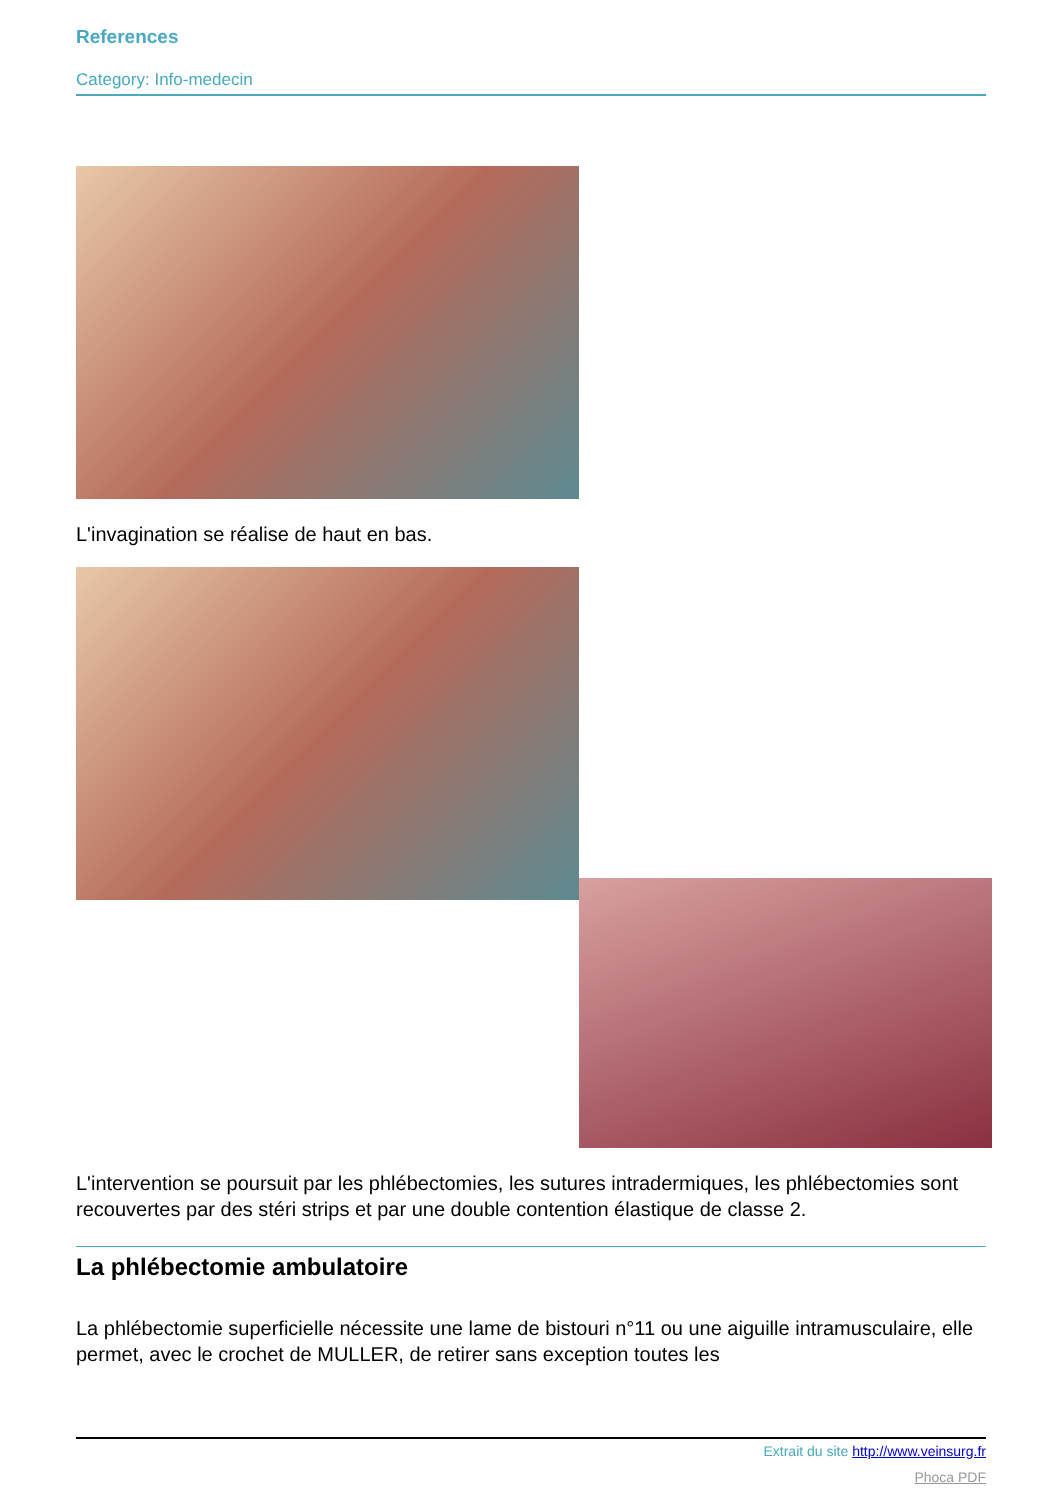References
Category: Info-medecin
L'invagination se réalise de haut en bas.
L'intervention se poursuit par les phlébectomies, les sutures intradermiques, les phlébectomies sont recouvertes par des stéri strips et par une double contention élastique de classe 2.
La phlébectomie ambulatoire
La phlébectomie superficielle nécessite une lame de bistouri n°11 ou une aiguille intramusculaire, elle permet, avec le crochet de MULLER, de retirer sans exception toutes les
Extrait du site http://www.veinsurg.fr
Phoca PDF